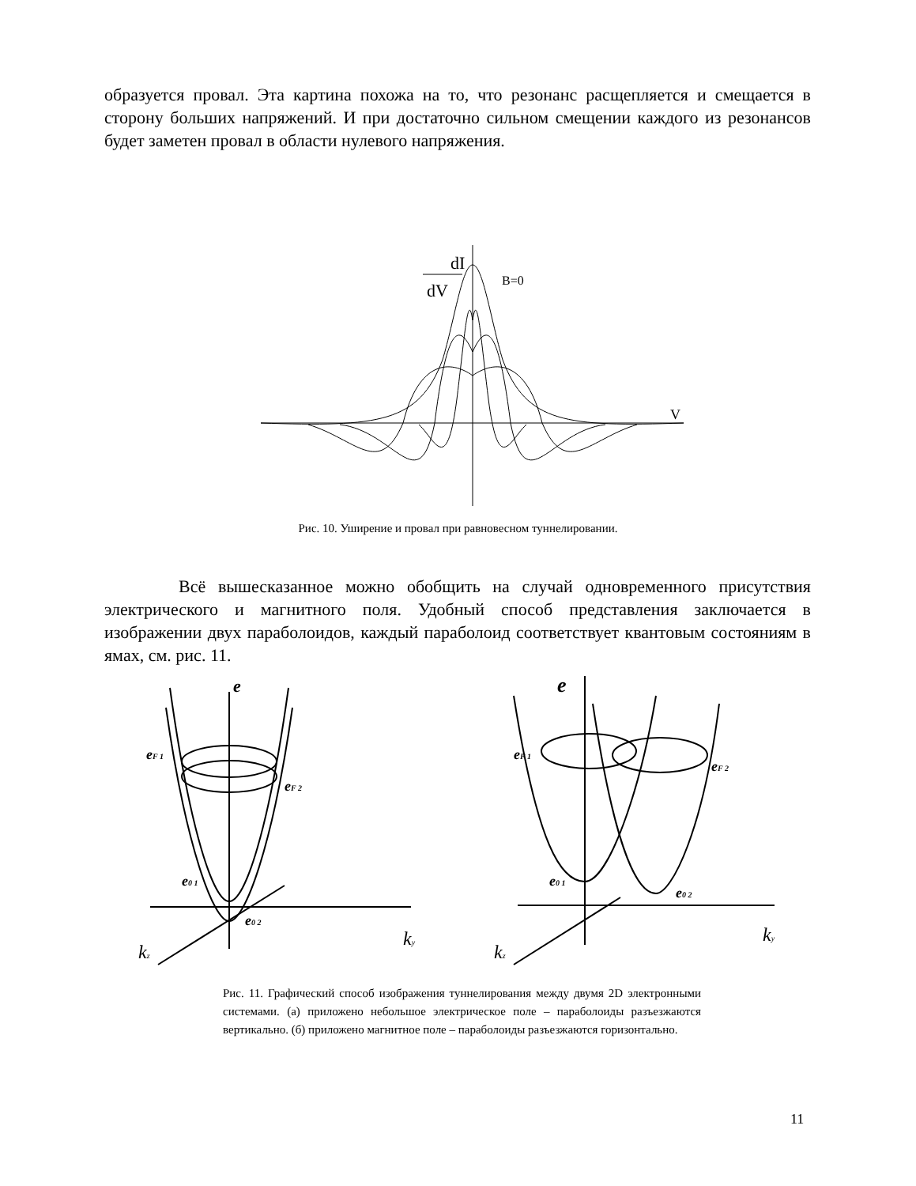образуется провал. Эта картина похожа на то, что резонанс расщепляется и смещается в сторону больших напряжений. И при достаточно сильном смещении каждого из резонансов будет заметен провал в области нулевого напряжения.
dI
dV
B=0
V
Рис. 10. Уширение и провал при равновесном туннелировании.
Всё вышесказанное можно обобщить на случай одновременного присутствия электрического и магнитного поля. Удобный способ представления заключается в изображении двух параболоидов, каждый параболоид соответствует квантовым состояниям в ямах, см. рис. 11.
e
eF 1
eF 2
e0 1
e0 2
ky
kz
e
eF 1
eF 2
e0 1
e0 2
ky
kz
Рис. 11. Графический способ изображения туннелирования между двумя 2D электронными системами. (а) приложено небольшое электрическое поле – параболоиды разъезжаются вертикально. (б) приложено магнитное поле – параболоиды разъезжаются горизонтально.
11